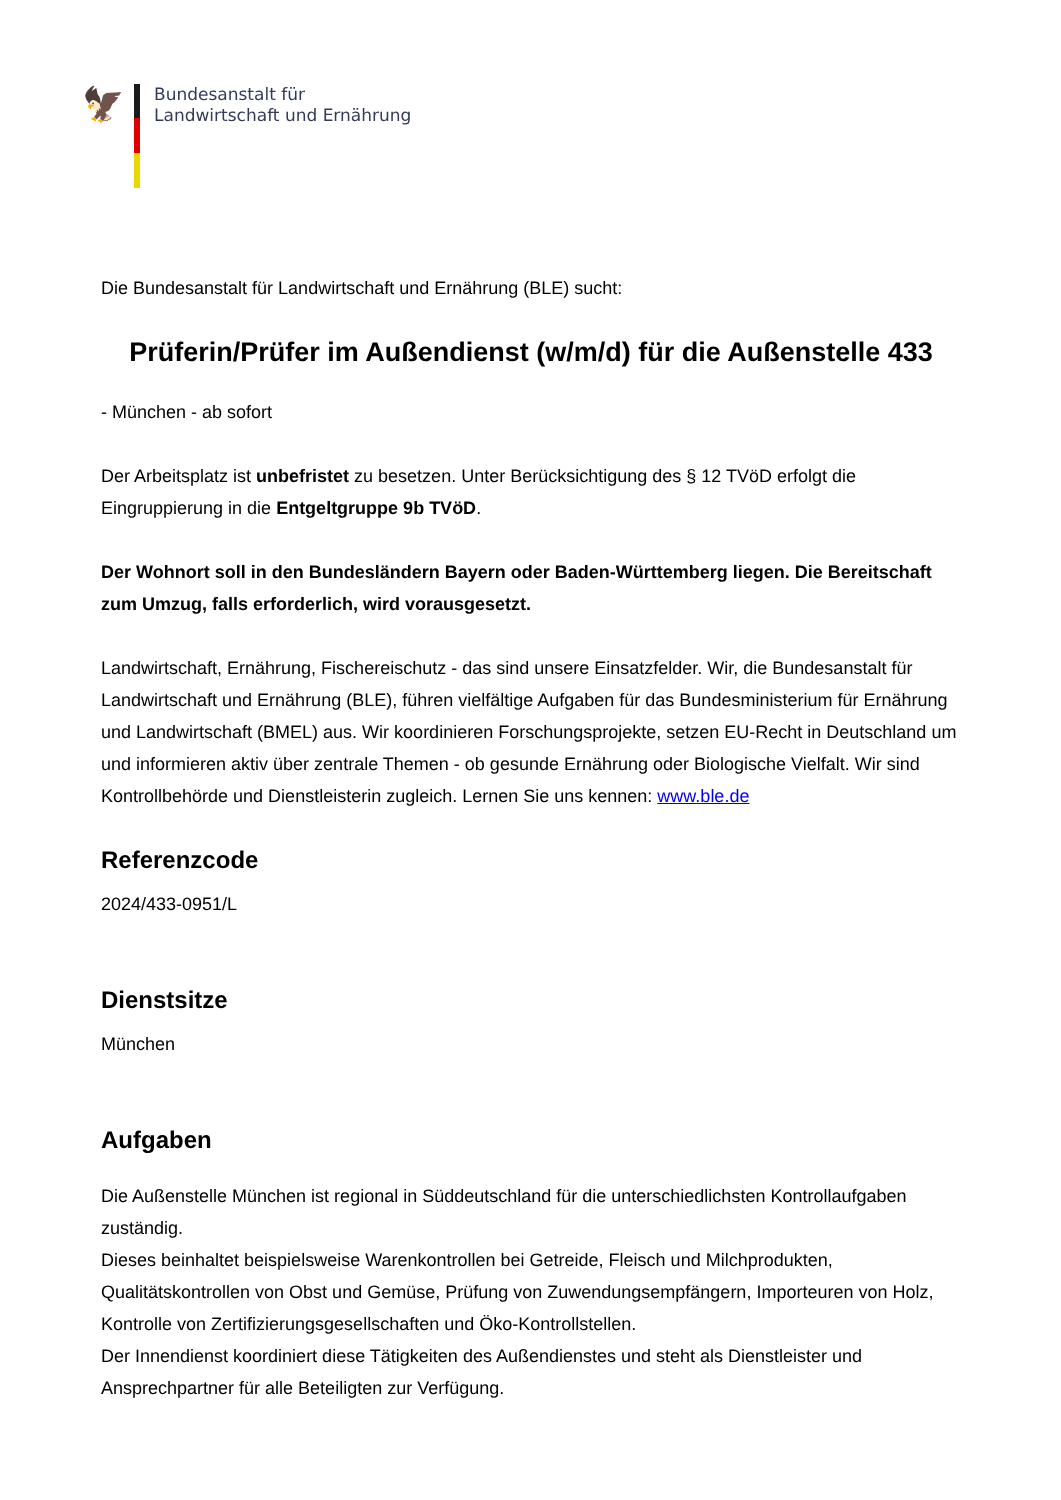🦅
Bundesanstalt für
Landwirtschaft und Ernährung
Die Bundesanstalt für Landwirtschaft und Ernährung (BLE) sucht:
Prüferin/Prüfer im Außendienst (w/m/d) für die Außenstelle 433
- München - ab sofort
Der Arbeitsplatz ist unbefristet zu besetzen. Unter Berücksichtigung des § 12 TVöD erfolgt die Eingruppierung in die Entgeltgruppe 9b TVöD.
Der Wohnort soll in den Bundesländern Bayern oder Baden-Württemberg liegen. Die Bereitschaft zum Umzug, falls erforderlich, wird vorausgesetzt.
Landwirtschaft, Ernährung, Fischereischutz - das sind unsere Einsatzfelder. Wir, die Bundesanstalt für Landwirtschaft und Ernährung (BLE), führen vielfältige Aufgaben für das Bundesministerium für Ernährung und Landwirtschaft (BMEL) aus. Wir koordinieren Forschungsprojekte, setzen EU-Recht in Deutschland um und informieren aktiv über zentrale Themen - ob gesunde Ernährung oder Biologische Vielfalt. Wir sind Kontrollbehörde und Dienstleisterin zugleich. Lernen Sie uns kennen: www.ble.de
Referenzcode
2024/433-0951/L
Dienstsitze
München
Aufgaben
Die Außenstelle München ist regional in Süddeutschland für die unterschiedlichsten Kontrollaufgaben zuständig.
Dieses beinhaltet beispielsweise Warenkontrollen bei Getreide, Fleisch und Milchprodukten, Qualitätskontrollen von Obst und Gemüse, Prüfung von Zuwendungsempfängern, Importeuren von Holz, Kontrolle von Zertifizierungsgesellschaften und Öko-Kontrollstellen.
Der Innendienst koordiniert diese Tätigkeiten des Außendienstes und steht als Dienstleister und Ansprechpartner für alle Beteiligten zur Verfügung.